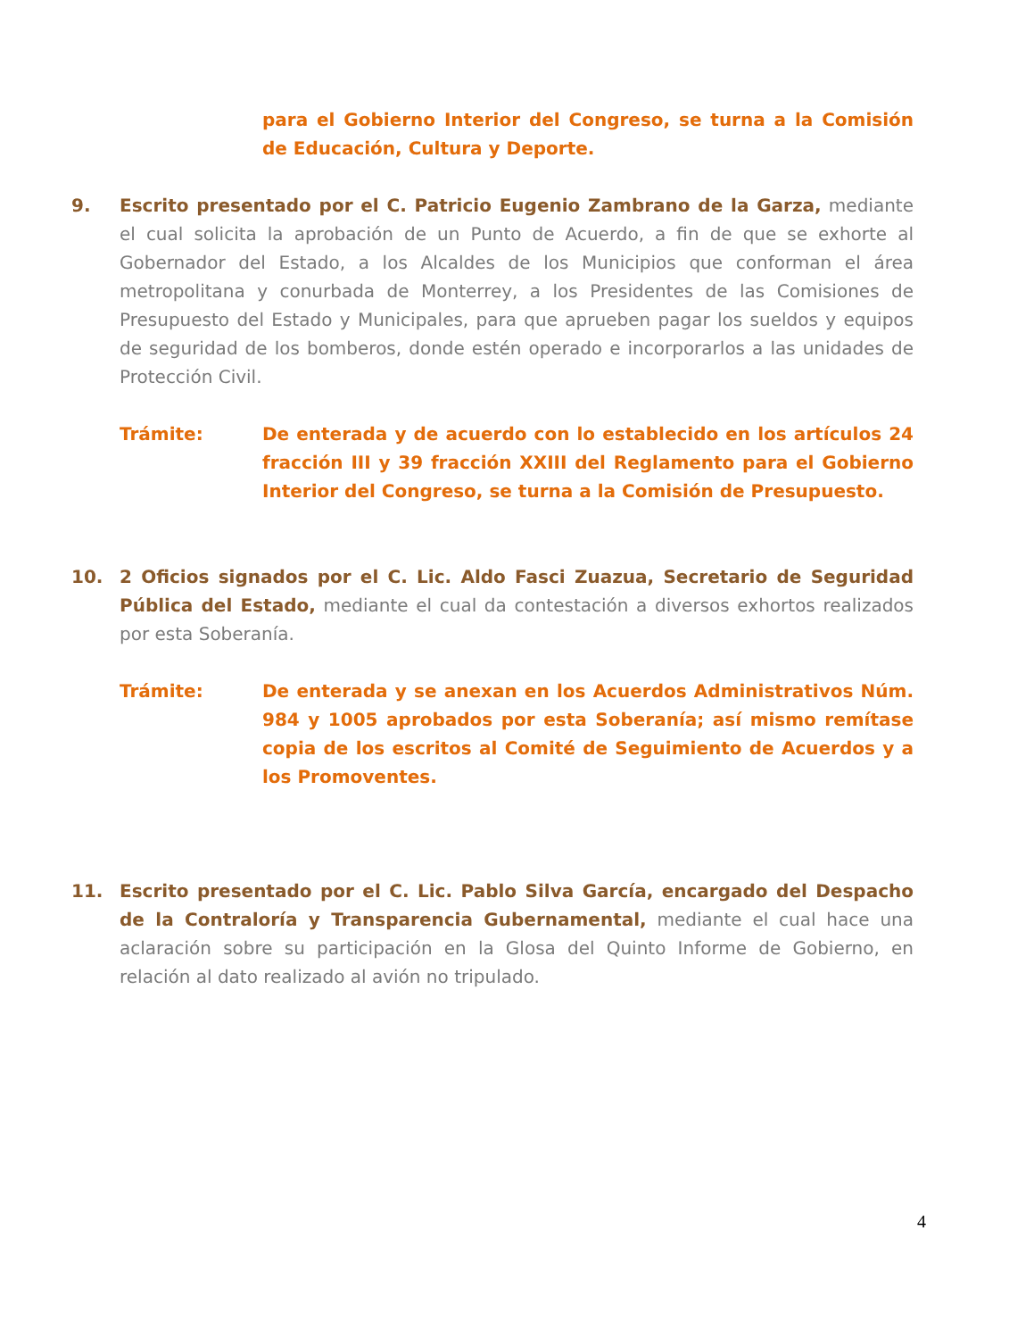para el Gobierno Interior del Congreso, se turna a la Comisión de Educación, Cultura y Deporte.
9. Escrito presentado por el C. Patricio Eugenio Zambrano de la Garza, mediante el cual solicita la aprobación de un Punto de Acuerdo, a fin de que se exhorte al Gobernador del Estado, a los Alcaldes de los Municipios que conforman el área metropolitana y conurbada de Monterrey, a los Presidentes de las Comisiones de Presupuesto del Estado y Municipales, para que aprueben pagar los sueldos y equipos de seguridad de los bomberos, donde estén operado e incorporarlos a las unidades de Protección Civil.
Trámite: De enterada y de acuerdo con lo establecido en los artículos 24 fracción III y 39 fracción XXIII del Reglamento para el Gobierno Interior del Congreso, se turna a la Comisión de Presupuesto.
10. 2 Oficios signados por el C. Lic. Aldo Fasci Zuazua, Secretario de Seguridad Pública del Estado, mediante el cual da contestación a diversos exhortos realizados por esta Soberanía.
Trámite: De enterada y se anexan en los Acuerdos Administrativos Núm. 984 y 1005 aprobados por esta Soberanía; así mismo remítase copia de los escritos al Comité de Seguimiento de Acuerdos y a los Promoventes.
11. Escrito presentado por el C. Lic. Pablo Silva García, encargado del Despacho de la Contraloría y Transparencia Gubernamental, mediante el cual hace una aclaración sobre su participación en la Glosa del Quinto Informe de Gobierno, en relación al dato realizado al avión no tripulado.
4